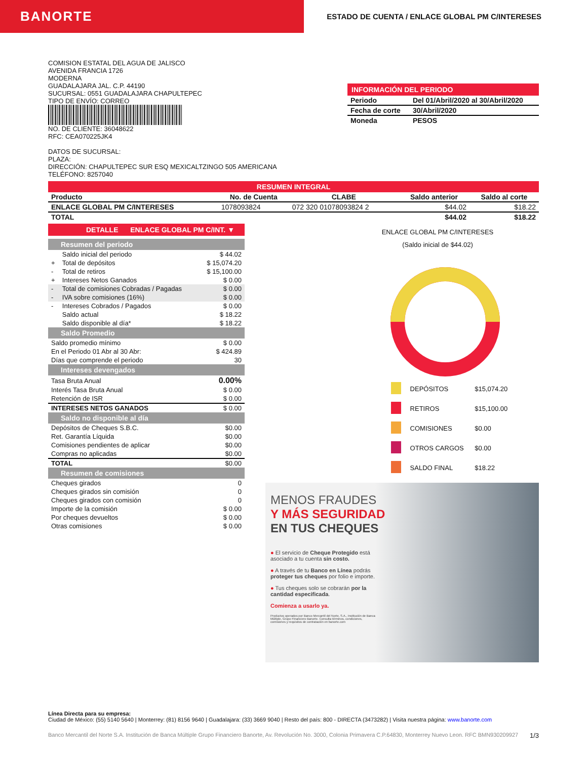BANORTE
ESTADO DE CUENTA / ENLACE GLOBAL PM C/INTERESES
COMISION ESTATAL DEL AGUA DE JALISCO
AVENIDA FRANCIA 1726
MODERNA
GUADALAJARA JAL. C.P. 44190
SUCURSAL: 0551 GUADALAJARA CHAPULTEPEC
TIPO DE ENVÍO: CORREO
NO. DE CLIENTE: 36048622
RFC: CEA070225JK4
DATOS DE SUCURSAL:
PLAZA:
DIRECCIÓN: CHAPULTEPEC SUR ESQ MEXICALTZINGO 505 AMERICANA
TELÉFONO: 8257040
INFORMACIÓN DEL PERIODO
| Periodo | Del 01/Abril/2020 al 30/Abril/2020 |
| Fecha de corte | 30/Abril/2020 |
| Moneda | PESOS |
RESUMEN INTEGRAL
| Producto | No. de Cuenta | CLABE | Saldo anterior | Saldo al corte |
| --- | --- | --- | --- | --- |
| ENLACE GLOBAL PM C/INTERESES | 1078093824 | 072 320 01078093824 2 | $44.02 | $18.22 |
| TOTAL | | | $44.02 | $18.22 |
DETALLE ENLACE GLOBAL PM C/INT. ▼
Resumen del periodo
| | Saldo inicial del periodo | $ 44.02 |
| + | Total de depósitos | $ 15,074.20 |
| - | Total de retiros | $ 15,100.00 |
| + | Intereses Netos Ganados | $ 0.00 |
| - | Total de comisiones Cobradas / Pagadas | $ 0.00 |
| - | IVA sobre comisiones (16%) | $ 0.00 |
| - | Intereses Cobrados / Pagados | $ 0.00 |
| | Saldo actual | $ 18.22 |
| | Saldo disponible al día* | $ 18.22 |
Saldo Promedio
| Saldo promedio mínimo | $ 0.00 |
| En el Periodo 01 Abr al 30 Abr: | $ 424.89 |
| Días que comprende el periodo | 30 |
Intereses devengados
| Tasa Bruta Anual | 0.00% |
| Interés Tasa Bruta Anual | $ 0.00 |
| Retención de ISR | $ 0.00 |
| INTERESES NETOS GANADOS | $ 0.00 |
Saldo no disponible al día
| Depósitos de Cheques S.B.C. | $0.00 |
| Ret. Garantía Líquida | $0.00 |
| Comisiones pendientes de aplicar | $0.00 |
| Compras no aplicadas | $0.00 |
| TOTAL | $0.00 |
Resumen de comisiones
| Cheques girados | 0 |
| Cheques girados sin comisión | 0 |
| Cheques girados con comisión | 0 |
| Importe de la comisión | $ 0.00 |
| Por cheques devueltos | $ 0.00 |
| Otras comisiones | $ 0.00 |
ENLACE GLOBAL PM C/INTERESES
(Saldo inicial de $44.02)
| | DEPÓSITOS | $15,074.20 |
| | RETIROS | $15,100.00 |
| | COMISIONES | $0.00 |
| | OTROS CARGOS | $0.00 |
| | SALDO FINAL | $18.22 |
MENOS FRAUDES
Y MÁS SEGURIDAD
EN TUS CHEQUES
● El servicio de Cheque Protegido está asociado a tu cuenta sin costo.
● A través de tu Banco en Línea podrás proteger tus cheques por folio e importe.
● Tus cheques solo se cobrarán por la cantidad especificada.
Comienza a usarlo ya.
Productos operados por Banco Mercantil del Norte, S.A., Institución de Banca Múltiple, Grupo Financiero Banorte. Consulta términos, condiciones, comisiones y requisitos de contratación en banorte.com
Línea Directa para su empresa:
Ciudad de México: (55) 5140 5640 | Monterrey: (81) 8156 9640 | Guadalajara: (33) 3669 9040 | Resto del país: 800 - DIRECTA (3473282) | Visita nuestra página: www.banorte.com
Banco Mercantil del Norte S.A. Institución de Banca Múltiple Grupo Financiero Banorte, Av. Revolución No. 3000, Colonia Primavera C.P.64830, Monterrey Nuevo Leon. RFC BMN930209927 1/3